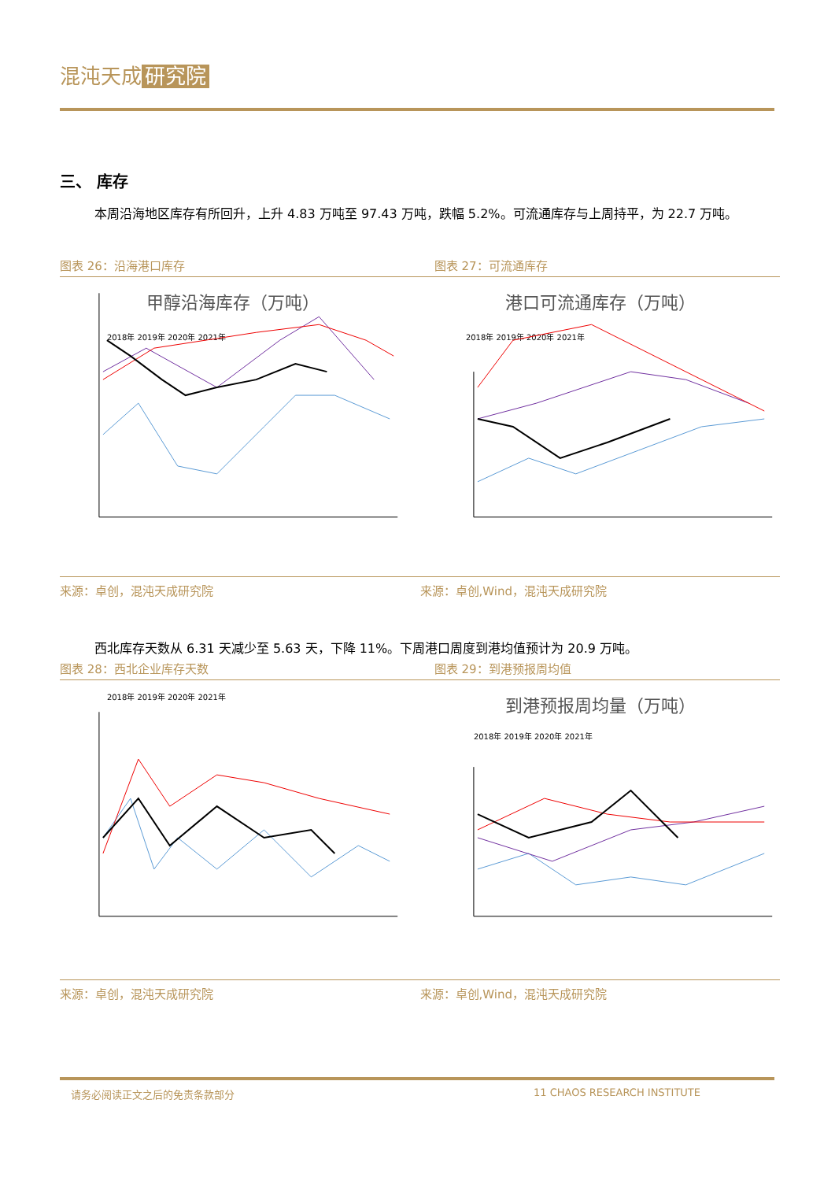混沌天成 研究院
三、 库存
本周沿海地区库存有所回升，上升 4.83 万吨至 97.43 万吨，跌幅 5.2%。可流通库存与上周持平，为 22.7 万吨。
图表 26：沿海港口库存 图表 27：可流通库存
甲醇沿海库存（万吨）
2018年 2019年 2020年 2021年
港口可流通库存（万吨）
2018年 2019年 2020年 2021年
来源：卓创，混沌天成研究院 来源：卓创,Wind，混沌天成研究院
西北库存天数从 6.31 天减少至 5.63 天，下降 11%。下周港口周度到港均值预计为 20.9 万吨。
图表 28：西北企业库存天数 图表 29：到港预报周均值
2018年 2019年 2020年 2021年
到港预报周均量（万吨）
2018年 2019年 2020年 2021年
来源：卓创，混沌天成研究院 来源：卓创,Wind，混沌天成研究院
请务必阅读正文之后的免责条款部分 11 CHAOS RESEARCH INSTITUTE